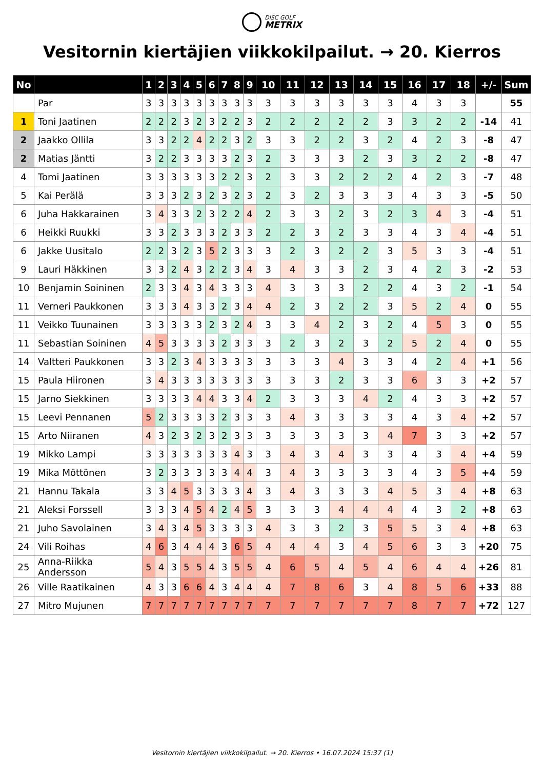DISC GOLF METRIX
Vesitornin kiertäjien viikkokilpailut. → 20. Kierros
| No | | 1 | 2 | 3 | 4 | 5 | 6 | 7 | 8 | 9 | 10 | 11 | 12 | 13 | 14 | 15 | 16 | 17 | 18 | +/- | Sum |
| --- | --- | --- | --- | --- | --- | --- | --- | --- | --- | --- | --- | --- | --- | --- | --- | --- | --- | --- | --- | --- | --- |
| | Par | 3 | 3 | 3 | 3 | 3 | 3 | 3 | 3 | 3 | 3 | 3 | 3 | 3 | 3 | 3 | 4 | 3 | 3 | | 55 |
| 1 | Toni Jaatinen | 2 | 2 | 2 | 3 | 2 | 3 | 2 | 2 | 3 | 2 | 2 | 2 | 2 | 2 | 3 | 3 | 2 | 2 | -14 | 41 |
| 2 | Jaakko Ollila | 3 | 3 | 2 | 2 | 4 | 2 | 2 | 3 | 2 | 3 | 3 | 2 | 2 | 3 | 2 | 4 | 2 | 3 | -8 | 47 |
| 2 | Matias Jäntti | 3 | 2 | 2 | 3 | 3 | 3 | 3 | 2 | 3 | 2 | 3 | 3 | 3 | 2 | 3 | 3 | 2 | 2 | -8 | 47 |
| 4 | Tomi Jaatinen | 3 | 3 | 3 | 3 | 3 | 3 | 2 | 2 | 3 | 2 | 3 | 3 | 2 | 2 | 2 | 4 | 2 | 3 | -7 | 48 |
| 5 | Kai Perälä | 3 | 3 | 3 | 2 | 3 | 2 | 3 | 2 | 3 | 2 | 3 | 2 | 3 | 3 | 3 | 4 | 3 | 3 | -5 | 50 |
| 6 | Juha Hakkarainen | 3 | 4 | 3 | 3 | 2 | 3 | 2 | 2 | 4 | 2 | 3 | 3 | 2 | 3 | 2 | 3 | 4 | 3 | -4 | 51 |
| 6 | Heikki Ruukki | 3 | 3 | 2 | 3 | 3 | 3 | 2 | 3 | 3 | 2 | 2 | 3 | 2 | 3 | 3 | 4 | 3 | 4 | -4 | 51 |
| 6 | Jakke Uusitalo | 2 | 2 | 3 | 2 | 3 | 5 | 2 | 3 | 3 | 3 | 2 | 3 | 2 | 2 | 3 | 5 | 3 | 3 | -4 | 51 |
| 9 | Lauri Häkkinen | 3 | 3 | 2 | 4 | 3 | 2 | 2 | 3 | 4 | 3 | 4 | 3 | 3 | 2 | 3 | 4 | 2 | 3 | -2 | 53 |
| 10 | Benjamin Soininen | 2 | 3 | 3 | 4 | 3 | 4 | 3 | 3 | 3 | 4 | 3 | 3 | 3 | 2 | 2 | 4 | 3 | 2 | -1 | 54 |
| 11 | Verneri Paukkonen | 3 | 3 | 3 | 4 | 3 | 3 | 2 | 3 | 4 | 4 | 2 | 3 | 2 | 2 | 3 | 5 | 2 | 4 | 0 | 55 |
| 11 | Veikko Tuunainen | 3 | 3 | 3 | 3 | 3 | 2 | 3 | 2 | 4 | 3 | 3 | 4 | 2 | 3 | 2 | 4 | 5 | 3 | 0 | 55 |
| 11 | Sebastian Soininen | 4 | 5 | 3 | 3 | 3 | 3 | 2 | 3 | 3 | 3 | 2 | 3 | 2 | 3 | 2 | 5 | 2 | 4 | 0 | 55 |
| 14 | Valtteri Paukkonen | 3 | 3 | 2 | 3 | 4 | 3 | 3 | 3 | 3 | 3 | 3 | 3 | 4 | 3 | 3 | 4 | 2 | 4 | +1 | 56 |
| 15 | Paula Hiironen | 3 | 4 | 3 | 3 | 3 | 3 | 3 | 3 | 3 | 3 | 3 | 3 | 2 | 3 | 3 | 6 | 3 | 3 | +2 | 57 |
| 15 | Jarno Siekkinen | 3 | 3 | 3 | 3 | 4 | 4 | 3 | 3 | 4 | 2 | 3 | 3 | 3 | 4 | 2 | 4 | 3 | 3 | +2 | 57 |
| 15 | Leevi Pennanen | 5 | 2 | 3 | 3 | 3 | 3 | 2 | 3 | 3 | 3 | 4 | 3 | 3 | 3 | 3 | 4 | 3 | 4 | +2 | 57 |
| 15 | Arto Niiranen | 4 | 3 | 2 | 3 | 2 | 3 | 2 | 3 | 3 | 3 | 3 | 3 | 3 | 3 | 4 | 7 | 3 | 3 | +2 | 57 |
| 19 | Mikko Lampi | 3 | 3 | 3 | 3 | 3 | 3 | 3 | 4 | 3 | 3 | 4 | 3 | 4 | 3 | 3 | 4 | 3 | 4 | +4 | 59 |
| 19 | Mika Möttönen | 3 | 2 | 3 | 3 | 3 | 3 | 3 | 4 | 4 | 3 | 4 | 3 | 3 | 3 | 3 | 4 | 3 | 5 | +4 | 59 |
| 21 | Hannu Takala | 3 | 3 | 4 | 5 | 3 | 3 | 3 | 3 | 4 | 3 | 4 | 3 | 3 | 3 | 4 | 5 | 3 | 4 | +8 | 63 |
| 21 | Aleksi Forssell | 3 | 3 | 3 | 4 | 5 | 4 | 2 | 4 | 5 | 3 | 3 | 3 | 4 | 4 | 4 | 4 | 3 | 2 | +8 | 63 |
| 21 | Juho Savolainen | 3 | 4 | 3 | 4 | 5 | 3 | 3 | 3 | 3 | 4 | 3 | 3 | 2 | 3 | 5 | 5 | 3 | 4 | +8 | 63 |
| 24 | Vili Roihas | 4 | 6 | 3 | 4 | 4 | 4 | 3 | 6 | 5 | 4 | 4 | 4 | 3 | 4 | 5 | 6 | 3 | 3 | +20 | 75 |
| 25 | Anna-Riikka Andersson | 5 | 4 | 3 | 5 | 5 | 4 | 3 | 5 | 5 | 4 | 6 | 5 | 4 | 5 | 4 | 6 | 4 | 4 | +26 | 81 |
| 26 | Ville Raatikainen | 4 | 3 | 3 | 6 | 6 | 4 | 3 | 4 | 4 | 4 | 7 | 8 | 6 | 3 | 4 | 8 | 5 | 6 | +33 | 88 |
| 27 | Mitro Mujunen | 7 | 7 | 7 | 7 | 7 | 7 | 7 | 7 | 7 | 7 | 7 | 7 | 7 | 7 | 7 | 8 | 7 | 7 | +72 | 127 |
Vesitornin kiertäjien viikkokilpailut. → 20. Kierros • 16.07.2024 15:37 (1)